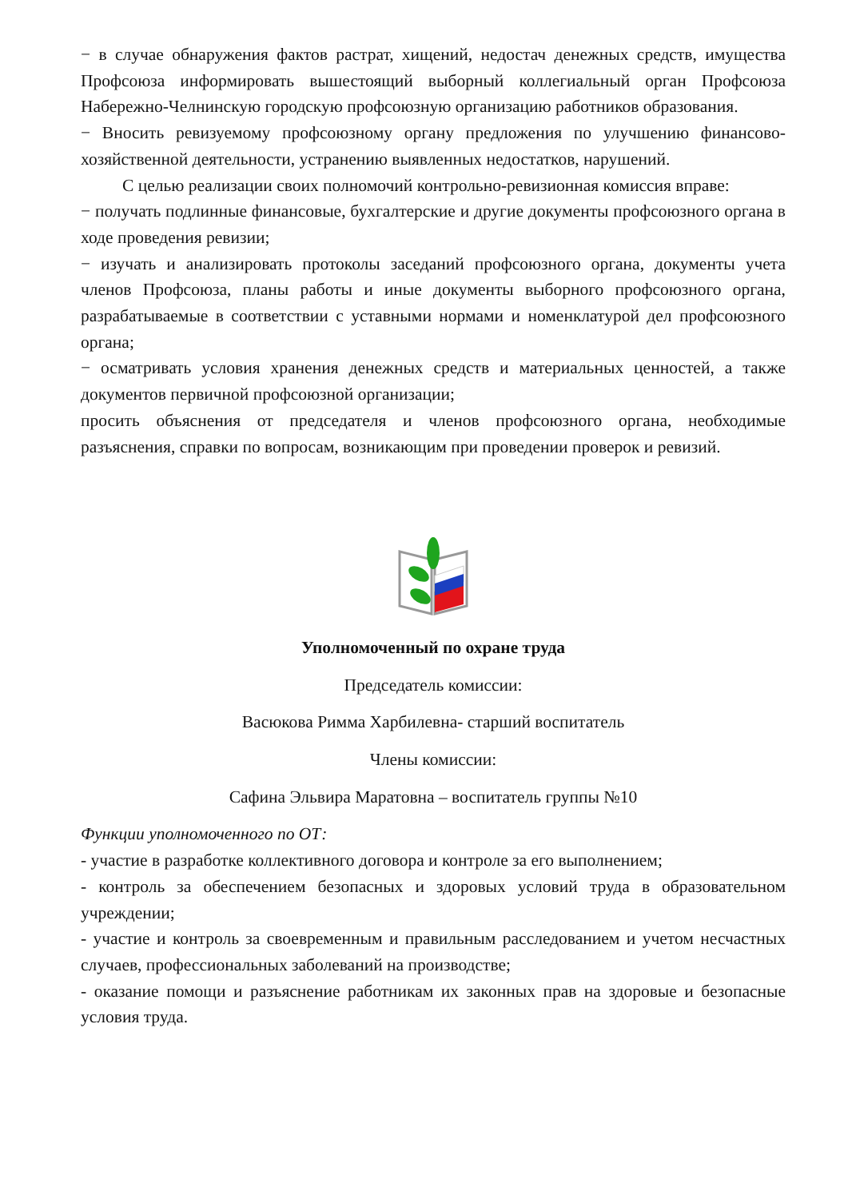− в случае обнаружения фактов растрат, хищений, недостач денежных средств, имущества Профсоюза информировать вышестоящий выборный коллегиальный орган Профсоюза Набережно-Челнинскую городскую профсоюзную организацию работников образования.
− Вносить ревизуемому профсоюзному органу предложения по улучшению финансово-хозяйственной деятельности, устранению выявленных недостатков, нарушений.
С целью реализации своих полномочий контрольно-ревизионная комиссия вправе:
− получать подлинные финансовые, бухгалтерские и другие документы профсоюзного органа в ходе проведения ревизии;
− изучать и анализировать протоколы заседаний профсоюзного органа, документы учета членов Профсоюза, планы работы и иные документы выборного профсоюзного органа, разрабатываемые в соответствии с уставными нормами и номенклатурой дел профсоюзного органа;
− осматривать условия хранения денежных средств и материальных ценностей, а также документов первичной профсоюзной организации;
просить объяснения от председателя и членов профсоюзного органа, необходимые разъяснения, справки по вопросам, возникающим при проведении проверок и ревизий.
Уполномоченный по охране труда
Председатель комиссии:
Васюкова Римма Харбилевна- старший воспитатель
Члены комиссии:
Сафина Эльвира Маратовна – воспитатель группы №10
Функции уполномоченного по ОТ:
- участие в разработке коллективного договора и контроле за его выполнением;
- контроль за обеспечением безопасных и здоровых условий труда в образовательном учреждении;
- участие и контроль за своевременным и правильным расследованием и учетом несчастных случаев, профессиональных заболеваний на производстве;
- оказание помощи и разъяснение работникам их законных прав на здоровые и безопасные условия труда.